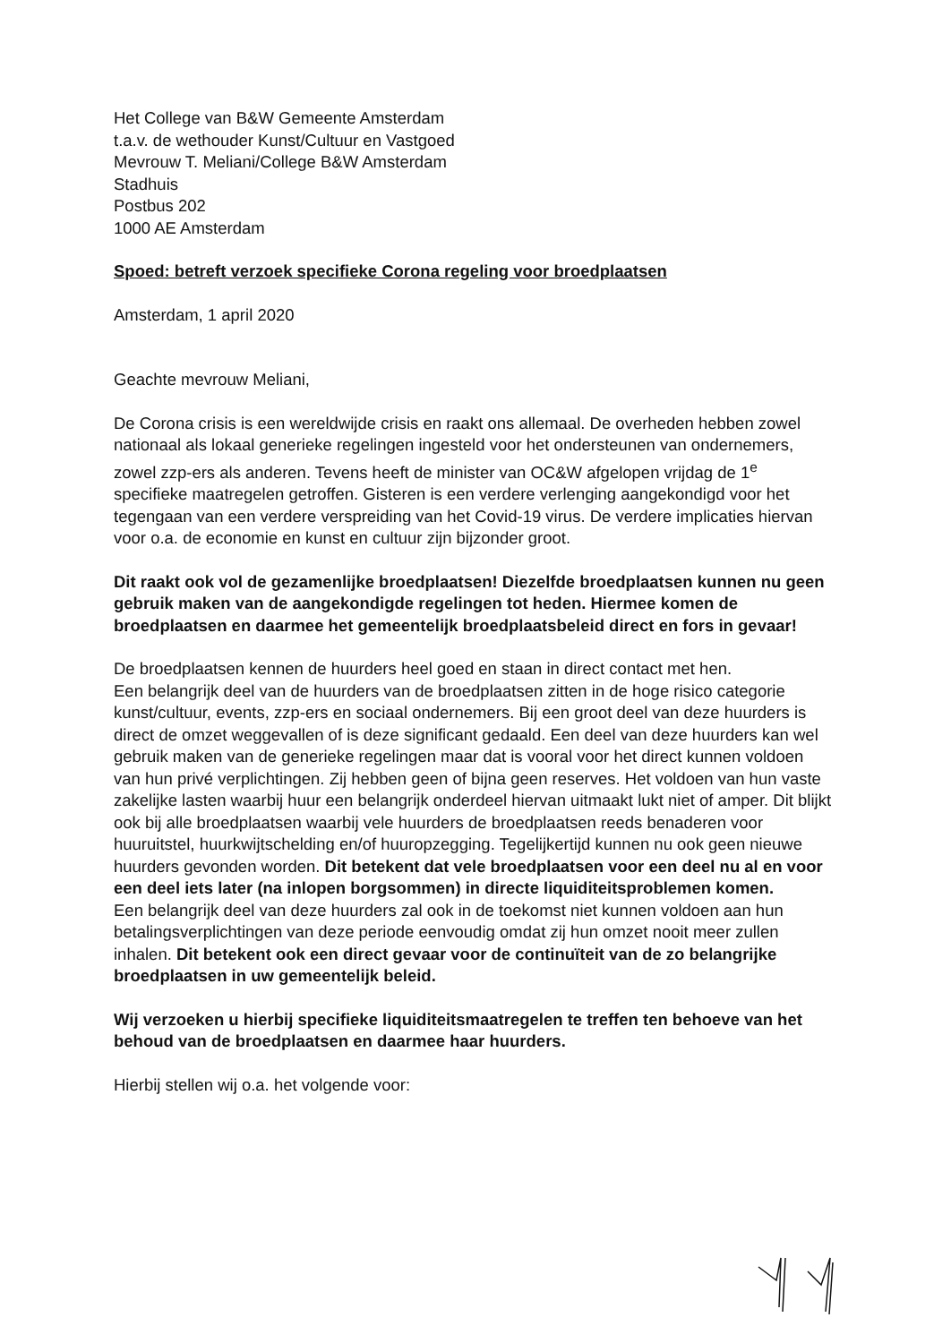Het College van B&W Gemeente Amsterdam
t.a.v. de wethouder Kunst/Cultuur en Vastgoed
Mevrouw T. Meliani/College B&W Amsterdam
Stadhuis
Postbus 202
1000 AE Amsterdam
Spoed: betreft verzoek specifieke Corona regeling voor broedplaatsen
Amsterdam, 1 april 2020
Geachte mevrouw Meliani,
De Corona crisis is een wereldwijde crisis en raakt ons allemaal. De overheden hebben zowel nationaal als lokaal generieke regelingen ingesteld voor het ondersteunen van ondernemers, zowel zzp-ers als anderen. Tevens heeft de minister van OC&W afgelopen vrijdag de 1<sup>e</sup> specifieke maatregelen getroffen. Gisteren is een verdere verlenging aangekondigd voor het tegengaan van een verdere verspreiding van het Covid-19 virus. De verdere implicaties hiervan voor o.a. de economie en kunst en cultuur zijn bijzonder groot.
Dit raakt ook vol de gezamenlijke broedplaatsen! Diezelfde broedplaatsen kunnen nu geen gebruik maken van de aangekondigde regelingen tot heden. Hiermee komen de broedplaatsen en daarmee het gemeentelijk broedplaatsbeleid direct en fors in gevaar!
De broedplaatsen kennen de huurders heel goed en staan in direct contact met hen.
Een belangrijk deel van de huurders van de broedplaatsen zitten in de hoge risico categorie kunst/cultuur, events, zzp-ers en sociaal ondernemers. Bij een groot deel van deze huurders is direct de omzet weggevallen of is deze significant gedaald. Een deel van deze huurders kan wel gebruik maken van de generieke regelingen maar dat is vooral voor het direct kunnen voldoen van hun privé verplichtingen. Zij hebben geen of bijna geen reserves. Het voldoen van hun vaste zakelijke lasten waarbij huur een belangrijk onderdeel hiervan uitmaakt lukt niet of amper. Dit blijkt ook bij alle broedplaatsen waarbij vele huurders de broedplaatsen reeds benaderen voor huuruitstel, huurkwijtschelding en/of huuropzegging. Tegelijkertijd kunnen nu ook geen nieuwe huurders gevonden worden. Dit betekent dat vele broedplaatsen voor een deel nu al en voor een deel iets later (na inlopen borgsommen) in directe liquiditeitsproblemen komen.
Een belangrijk deel van deze huurders zal ook in de toekomst niet kunnen voldoen aan hun betalingsverplichtingen van deze periode eenvoudig omdat zij hun omzet nooit meer zullen inhalen. Dit betekent ook een direct gevaar voor de continuïteit van de zo belangrijke broedplaatsen in uw gemeentelijk beleid.
Wij verzoeken u hierbij specifieke liquiditeitsmaatregelen te treffen ten behoeve van het behoud van de broedplaatsen en daarmee haar huurders.
Hierbij stellen wij o.a. het volgende voor: